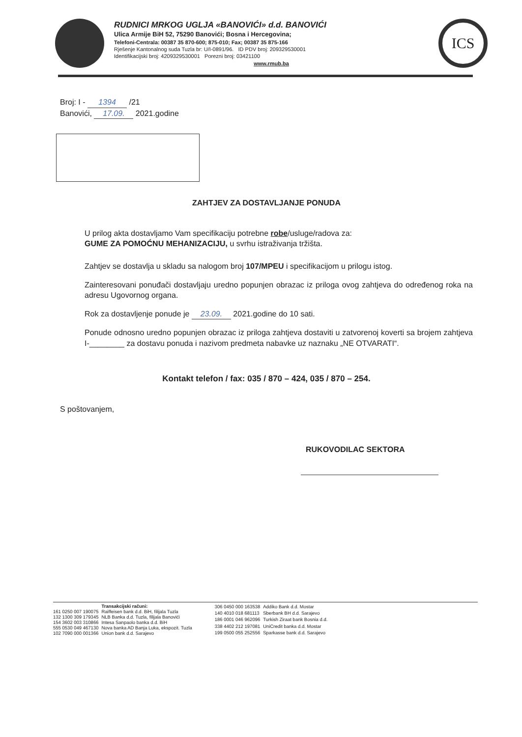RUDNICI MRKOG UGLJA «BANOVIĆI» d.d. BANOVIĆI
Ulica Armije BiH 52, 75290 Banovići; Bosna i Hercegovina;
Telefoni-Centrala: 00387 35 870-600; 875-010; Fax; 00387 35 875-166
Rješenje Kantonalnog suda Tuzla br: U/I-0891/96. ID PDV broj: 209329530001
Identifikacijski broj: 4209329530001 Porezni broj: 03421100
www.rmub.ba
ICS
Broj: I - 1394 /21
Banovići, 17.09. 2021.godine
ZAHTJEV ZA DOSTAVLJANJE PONUDA
U prilog akta dostavljamo Vam specifikaciju potrebne robe/usluge/radova za:
GUME ZA POMOĆNU MEHANIZACIJU, u svrhu istraživanja tržišta.
Zahtjev se dostavlja u skladu sa nalogom broj 107/MPEU i specifikacijom u prilogu istog.
Zainteresovani ponuđači dostavljaju uredno popunjen obrazac iz priloga ovog zahtjeva do određenog roka na adresu Ugovornog organa.
Rok za dostavljenje ponude je 23.09. 2021.godine do 10 sati.
Ponude odnosno uredno popunjen obrazac iz priloga zahtjeva dostaviti u zatvorenoj koverti sa brojem zahtjeva I-________ za dostavu ponuda i nazivom predmeta nabavke uz naznaku „NE OTVARATI“.
Kontakt telefon / fax: 035 / 870 – 424, 035 / 870 – 254.
S poštovanjem,
RUKOVODILAC SEKTORA
| | Transakcijski računi: |
| 161 0250 007 190075 | Raiffeisen bank d.d. BiH, filijala Tuzla |
| 132 1300 309 179345 | NLB Banka d.d. Tuzla, filijala Banovići |
| 154 3602 003 310866 | Intesa Sanpaolo banka d.d. BiH |
| 555 0530 049 467130 | Nova banka AD Banja Luka, ekspozit. Tuzla |
| 102 7090 000 001366 | Union bank d.d. Sarajevo |
| 306 0450 000 163538 | Addiko Bank d.d. Mostar |
| 140 4010 018 681113 | Sberbank BH d.d. Sarajevo |
| 186 0001 046 962096 | Turkish Ziraat bank Bosnia d.d. |
| 338 4402 212 197081 | UniCredit banka d.d. Mostar |
| 199 0500 055 252556 | Sparkasse bank d.d. Sarajevo |